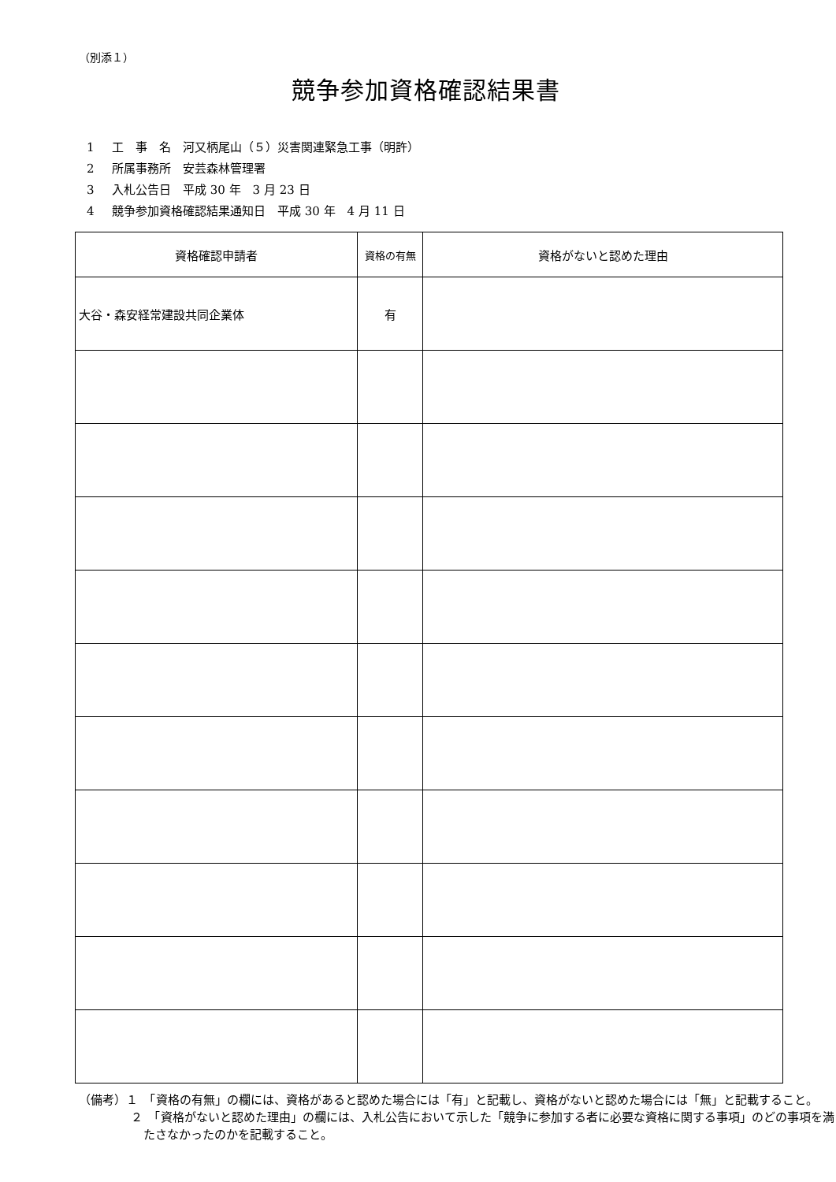（別添１）
競争参加資格確認結果書
1 工　事　名　河又柄尾山（５）災害関連緊急工事（明許）
2 所属事務所　安芸森林管理署
3 入札公告日　平成 30 年　3 月 23 日
4 競争参加資格確認結果通知日　平成 30 年　4 月 11 日
| 資格確認申請者 | 資格の有無 | 資格がないと認めた理由 |
| --- | --- | --- |
| 大谷・森安経常建設共同企業体 | 有 | |
（備考）１　「資格の有無」の欄には、資格があると認めた場合には「有」と記載し、資格がないと認めた場合には「無」と記載すること。
２　「資格がないと認めた理由」の欄には、入札公告において示した「競争に参加する者に必要な資格に関する事項」のどの事項を満たさなかったのかを記載すること。